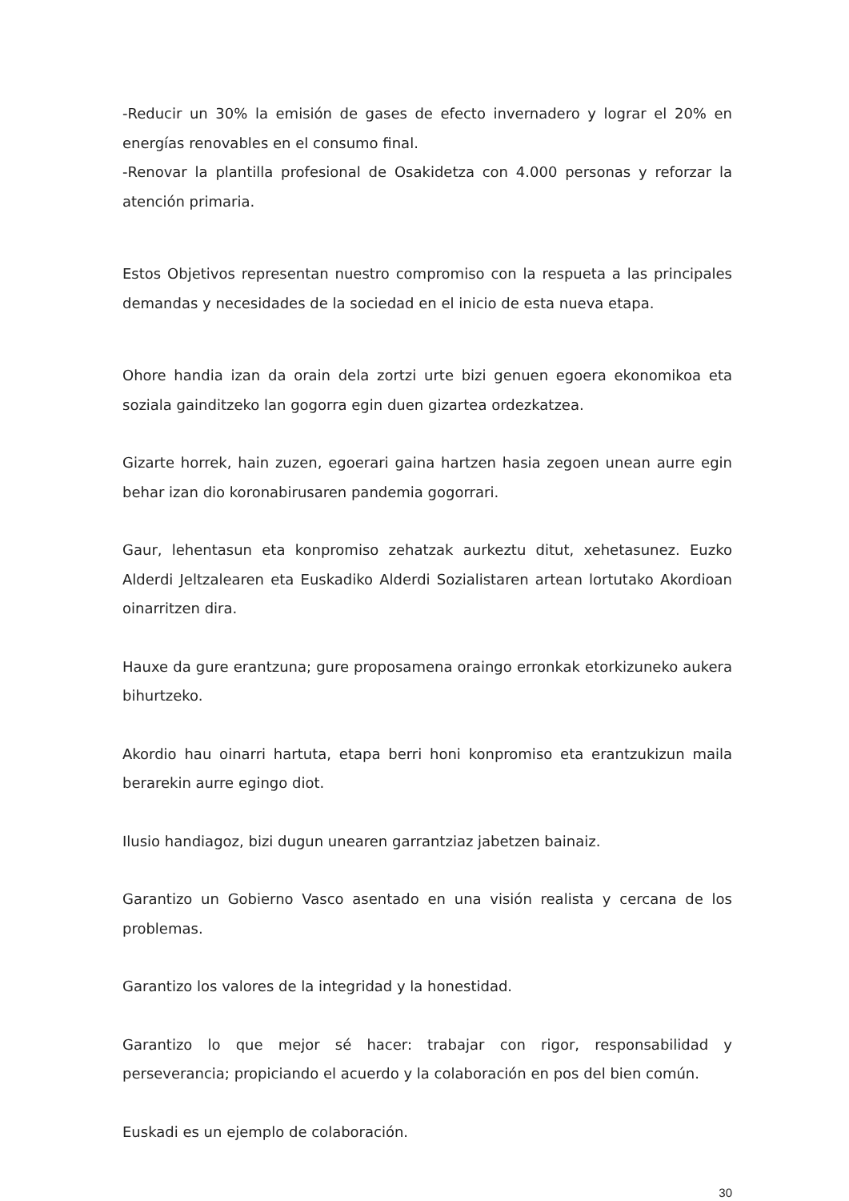-Reducir un 30% la emisión de gases de efecto invernadero y lograr el 20% en energías renovables en el consumo final.
-Renovar la plantilla profesional de Osakidetza con 4.000 personas y reforzar la atención primaria.
Estos Objetivos representan nuestro compromiso con la respueta a las principales demandas y necesidades de la sociedad en el inicio de esta nueva etapa.
Ohore handia izan da orain dela zortzi urte bizi genuen egoera ekonomikoa eta soziala gainditzeko lan gogorra egin duen gizartea ordezkatzea.
Gizarte horrek, hain zuzen, egoerari gaina hartzen hasia zegoen unean aurre egin behar izan dio koronabirusaren pandemia gogorrari.
Gaur, lehentasun eta konpromiso zehatzak aurkeztu ditut, xehetasunez. Euzko Alderdi Jeltzalearen eta Euskadiko Alderdi Sozialistaren artean lortutako Akordioan oinarritzen dira.
Hauxe da gure erantzuna; gure proposamena oraingo erronkak etorkizuneko aukera bihurtzeko.
Akordio hau oinarri hartuta, etapa berri honi konpromiso eta erantzukizun maila berarekin aurre egingo diot.
Ilusio handiagoz, bizi dugun unearen garrantziaz jabetzen bainaiz.
Garantizo un Gobierno Vasco asentado en una visión realista y cercana de los problemas.
Garantizo los valores de la integridad y la honestidad.
Garantizo lo que mejor sé hacer: trabajar con rigor, responsabilidad y perseverancia; propiciando el acuerdo y la colaboración en pos del bien común.
Euskadi es un ejemplo de colaboración.
30